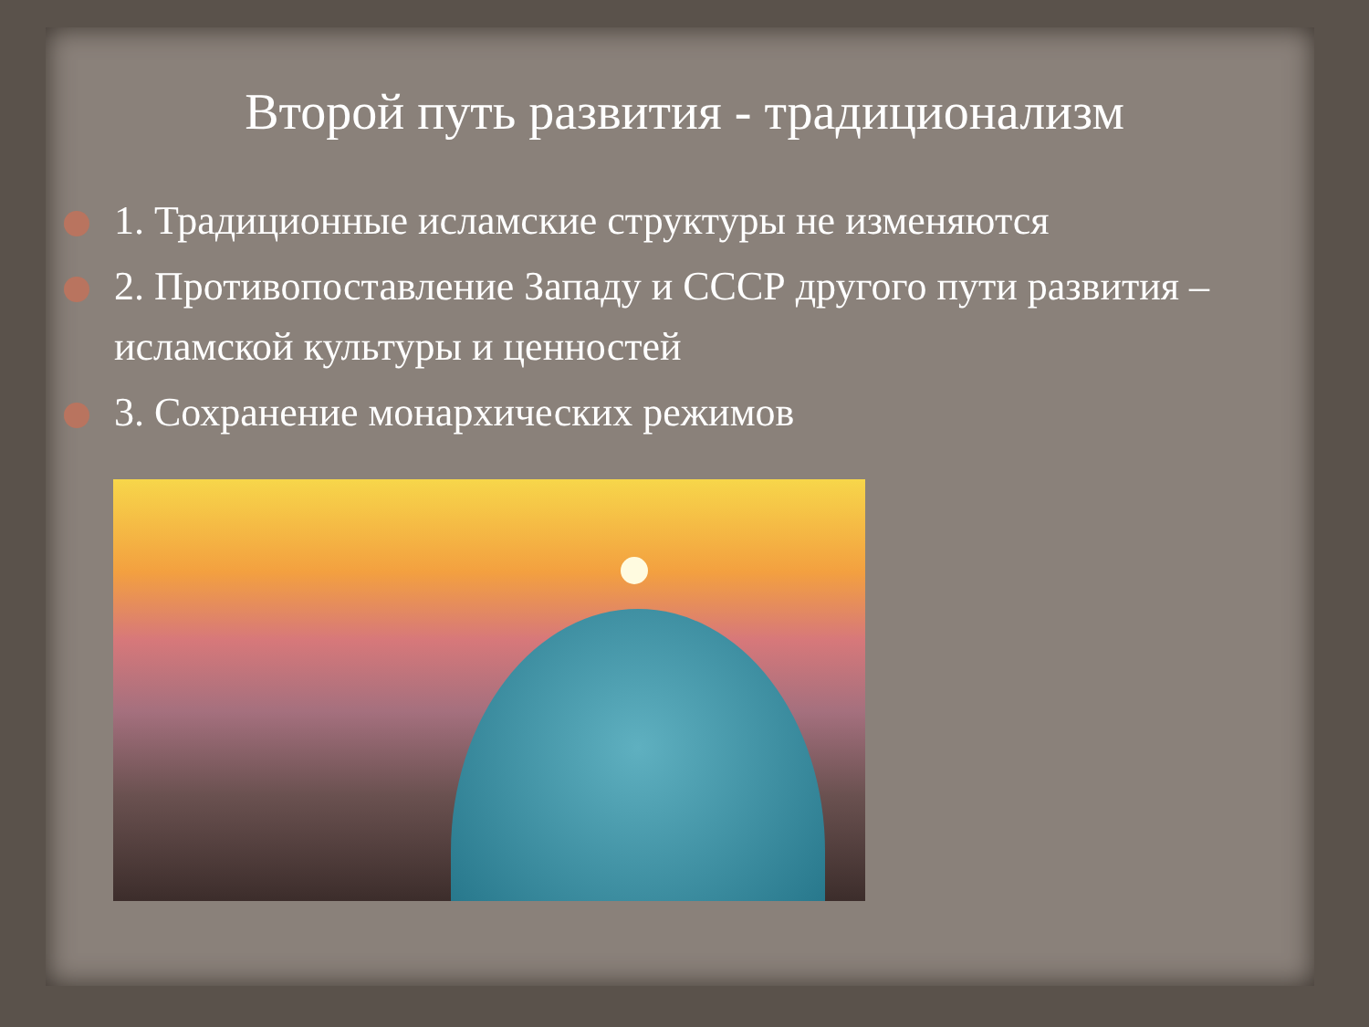Второй путь развития - традиционализм
1. Традиционные исламские структуры не изменяются
2. Противопоставление Западу и СССР другого пути развития – исламской культуры и ценностей
3. Сохранение монархических режимов